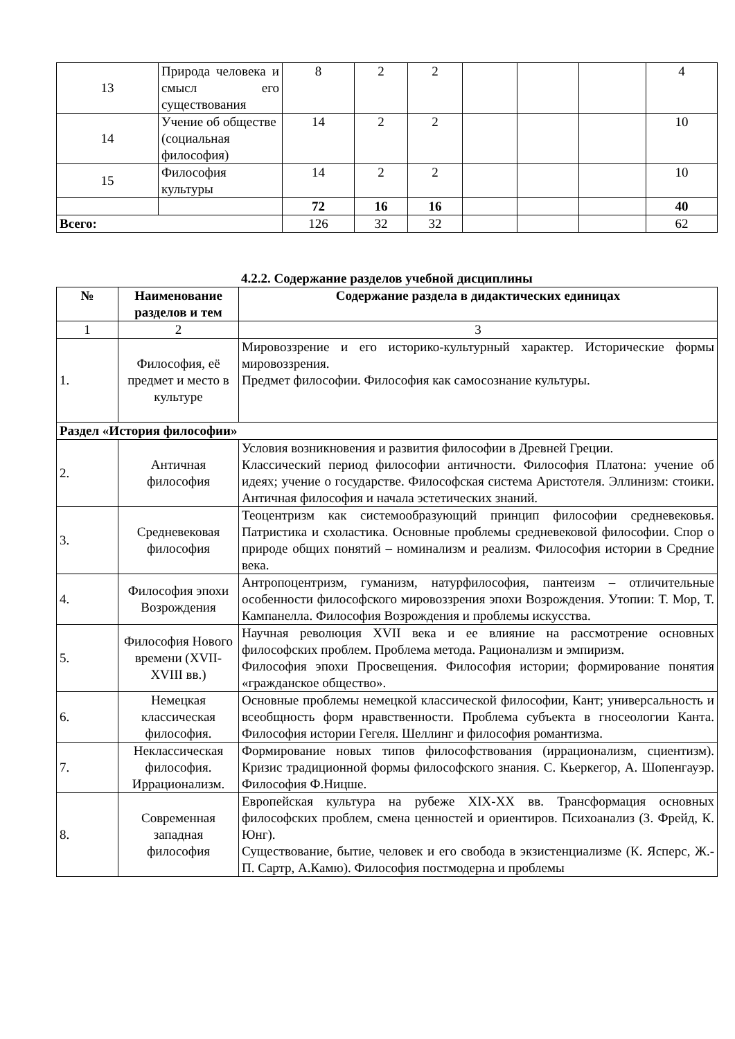| 13 | Природа человека и смысл его существования | 8 | 2 | 2 | | | | 4 |
| 14 | Учение об обществе (социальная философия) | 14 | 2 | 2 | | | | 10 |
| 15 | Философия культуры | 14 | 2 | 2 | | | | 10 |
| | | 72 | 16 | 16 | | | | 40 |
| Всего: | | 126 | 32 | 32 | | | | 62 |
4.2.2. Содержание разделов учебной дисциплины
| № | Наименование разделов и тем | Содержание раздела в дидактических единицах |
| --- | --- | --- |
| 1 | 2 | 3 |
| 1. | Философия, её предмет и место в культуре | Мировоззрение и его историко-культурный характер. Исторические формы мировоззрения. Предмет философии. Философия как самосознание культуры. |
| Раздел «История философии» | | |
| 2. | Античная философия | Условия возникновения и развития философии в Древней Греции. Классический период философии античности. Философия Платона: учение об идеях; учение о государстве. Философская система Аристотеля. Эллинизм: стоики. Античная философия и начала эстетических знаний. |
| 3. | Средневековая философия | Теоцентризм как системообразующий принцип философии средневековья. Патристика и схоластика. Основные проблемы средневековой философии. Спор о природе общих понятий – номинализм и реализм. Философия истории в Средние века. |
| 4. | Философия эпохи Возрождения | Антропоцентризм, гуманизм, натурфилософия, пантеизм – отличительные особенности философского мировоззрения эпохи Возрождения. Утопии: Т. Мор, Т. Кампанелла. Философия Возрождения и проблемы искусства. |
| 5. | Философия Нового времени (XVII-XVIII вв.) | Научная революция XVII века и ее влияние на рассмотрение основных философских проблем. Проблема метода. Рационализм и эмпиризм. Философия эпохи Просвещения. Философия истории; формирование понятия «гражданское общество». |
| 6. | Немецкая классическая философия. | Основные проблемы немецкой классической философии, Кант; универсальность и всеобщность форм нравственности. Проблема субъекта в гносеологии Канта. Философия истории Гегеля. Шеллинг и философия романтизма. |
| 7. | Неклассическая философия. Иррационализм. | Формирование новых типов философствования (иррационализм, сциентизм). Кризис традиционной формы философского знания. С. Кьеркегор, А. Шопенгауэр. Философия Ф.Ницше. |
| 8. | Современная западная философия | Европейская культура на рубеже XIX-XX вв. Трансформация основных философских проблем, смена ценностей и ориентиров. Психоанализ (З. Фрейд, К. Юнг). Существование, бытие, человек и его свобода в экзистенциализме (К. Ясперс, Ж.-П. Сартр, А.Камю). Философия постмодерна и проблемы |